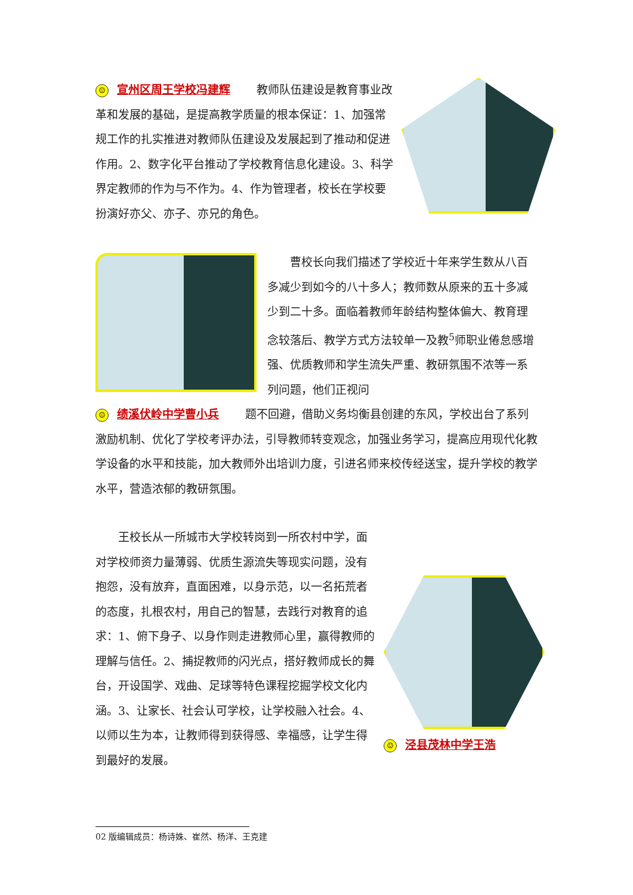☺ 宣州区周王学校冯建辉　　 教师队伍建设是教育事业改革和发展的基础，是提高教学质量的根本保证：1、加强常规工作的扎实推进对教师队伍建设及发展起到了推动和促进作用。2、数字化平台推动了学校教育信息化建设。3、科学界定教师的作为与不作为。4、作为管理者，校长在学校要扮演好亦父、亦子、亦兄的角色。
曹校长向我们描述了学校近十年来学生数从八百多减少到如今的八十多人；教师数从原来的五十多减少到二十多。面临着教师年龄结构整体偏大、教育理念较落后、教学方式方法较单一及教<sup>5</sup>师职业倦怠感增强、优质教师和学生流失严重、教研氛围不浓等一系列问题，他们正视问
☺ 绩溪伏岭中学曹小兵　　 题不回避，借助义务均衡县创建的东风，学校出台了系列激励机制、优化了学校考评办法，引导教师转变观念，加强业务学习，提高应用现代化教学设备的水平和技能，加大教师外出培训力度，引进名师来校传经送宝，提升学校的教学水平，营造浓郁的教研氛围。
☺ 泾县茂林中学王浩
王校长从一所城市大学校转岗到一所农村中学，面对学校师资力量薄弱、优质生源流失等现实问题，没有抱怨，没有放弃，直面困难，以身示范，以一名拓荒者的态度，扎根农村，用自己的智慧，去践行对教育的追求：1、俯下身子、以身作则走进教师心里，赢得教师的理解与信任。2、捕捉教师的闪光点，搭好教师成长的舞台，开设国学、戏曲、足球等特色课程挖掘学校文化内涵。3、让家长、社会认可学校，让学校融入社会。4、以师以生为本，让教师得到获得感、幸福感，让学生得到最好的发展。
02 版编辑成员：杨诗姝、崔然、杨洋、王克建